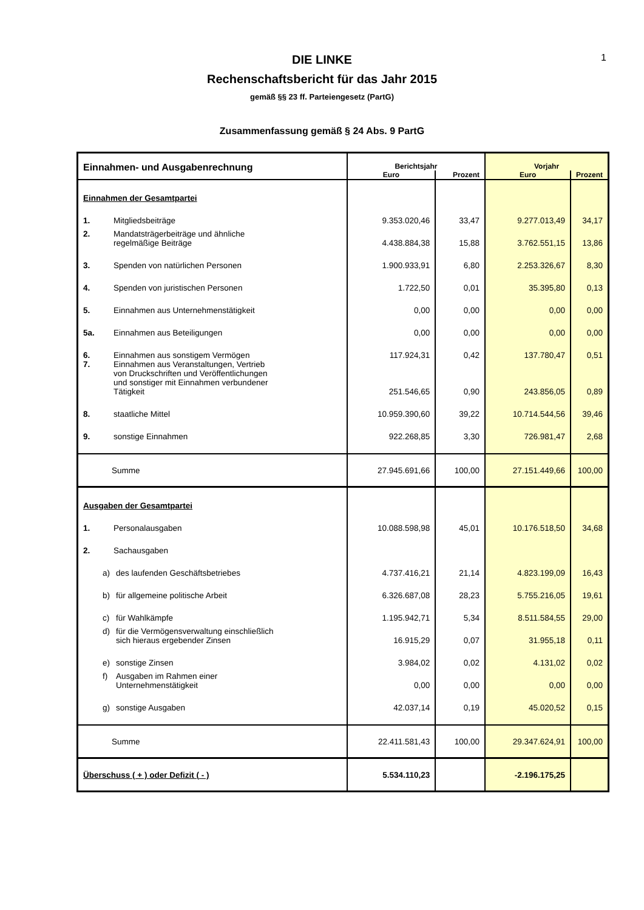1
DIE LINKE
Rechenschaftsbericht für das Jahr 2015
gemäß §§ 23 ff. Parteiengesetz (PartG)
Zusammenfassung gemäß § 24 Abs. 9 PartG
| Einnahmen- und Ausgabenrechnung | Berichtsjahr | | Vorjahr | |
| --- | --- | --- | --- | --- |
| | Euro | Prozent | Euro | Prozent |
| Einnahmen der Gesamtpartei | | | | |
| 1. Mitgliedsbeiträge | 9.353.020,46 | 33,47 | 9.277.013,49 | 34,17 |
| 2. Mandatsträgerbeiträge und ähnliche regelmäßige Beiträge | 4.438.884,38 | 15,88 | 3.762.551,15 | 13,86 |
| 3. Spenden von natürlichen Personen | 1.900.933,91 | 6,80 | 2.253.326,67 | 8,30 |
| 4. Spenden von juristischen Personen | 1.722,50 | 0,01 | 35.395,80 | 0,13 |
| 5. Einnahmen aus Unternehmenstätigkeit | 0,00 | 0,00 | 0,00 | 0,00 |
| 5a. Einnahmen aus Beteiligungen | 0,00 | 0,00 | 0,00 | 0,00 |
| 6. Einnahmen aus sonstigem Vermögen | 117.924,31 | 0,42 | 137.780,47 | 0,51 |
| 7. Einnahmen aus Veranstaltungen, Vertrieb von Druckschriften und Veröffentlichungen und sonstiger mit Einnahmen verbundener Tätigkeit | 251.546,65 | 0,90 | 243.856,05 | 0,89 |
| 8. staatliche Mittel | 10.959.390,60 | 39,22 | 10.714.544,56 | 39,46 |
| 9. sonstige Einnahmen | 922.268,85 | 3,30 | 726.981,47 | 2,68 |
| Summe | 27.945.691,66 | 100,00 | 27.151.449,66 | 100,00 |
| Ausgaben der Gesamtpartei | | | | |
| 1. Personalausgaben | 10.088.598,98 | 45,01 | 10.176.518,50 | 34,68 |
| 2. Sachausgaben | | | | |
| a) des laufenden Geschäftsbetriebes | 4.737.416,21 | 21,14 | 4.823.199,09 | 16,43 |
| b) für allgemeine politische Arbeit | 6.326.687,08 | 28,23 | 5.755.216,05 | 19,61 |
| c) für Wahlkämpfe | 1.195.942,71 | 5,34 | 8.511.584,55 | 29,00 |
| d) für die Vermögensverwaltung einschließlich sich hieraus ergebender Zinsen | 16.915,29 | 0,07 | 31.955,18 | 0,11 |
| e) sonstige Zinsen | 3.984,02 | 0,02 | 4.131,02 | 0,02 |
| f) Ausgaben im Rahmen einer Unternehmenstätigkeit | 0,00 | 0,00 | 0,00 | 0,00 |
| g) sonstige Ausgaben | 42.037,14 | 0,19 | 45.020,52 | 0,15 |
| Summe | 22.411.581,43 | 100,00 | 29.347.624,91 | 100,00 |
| Überschuss ( + ) oder Defizit ( - ) | 5.534.110,23 | | -2.196.175,25 | |